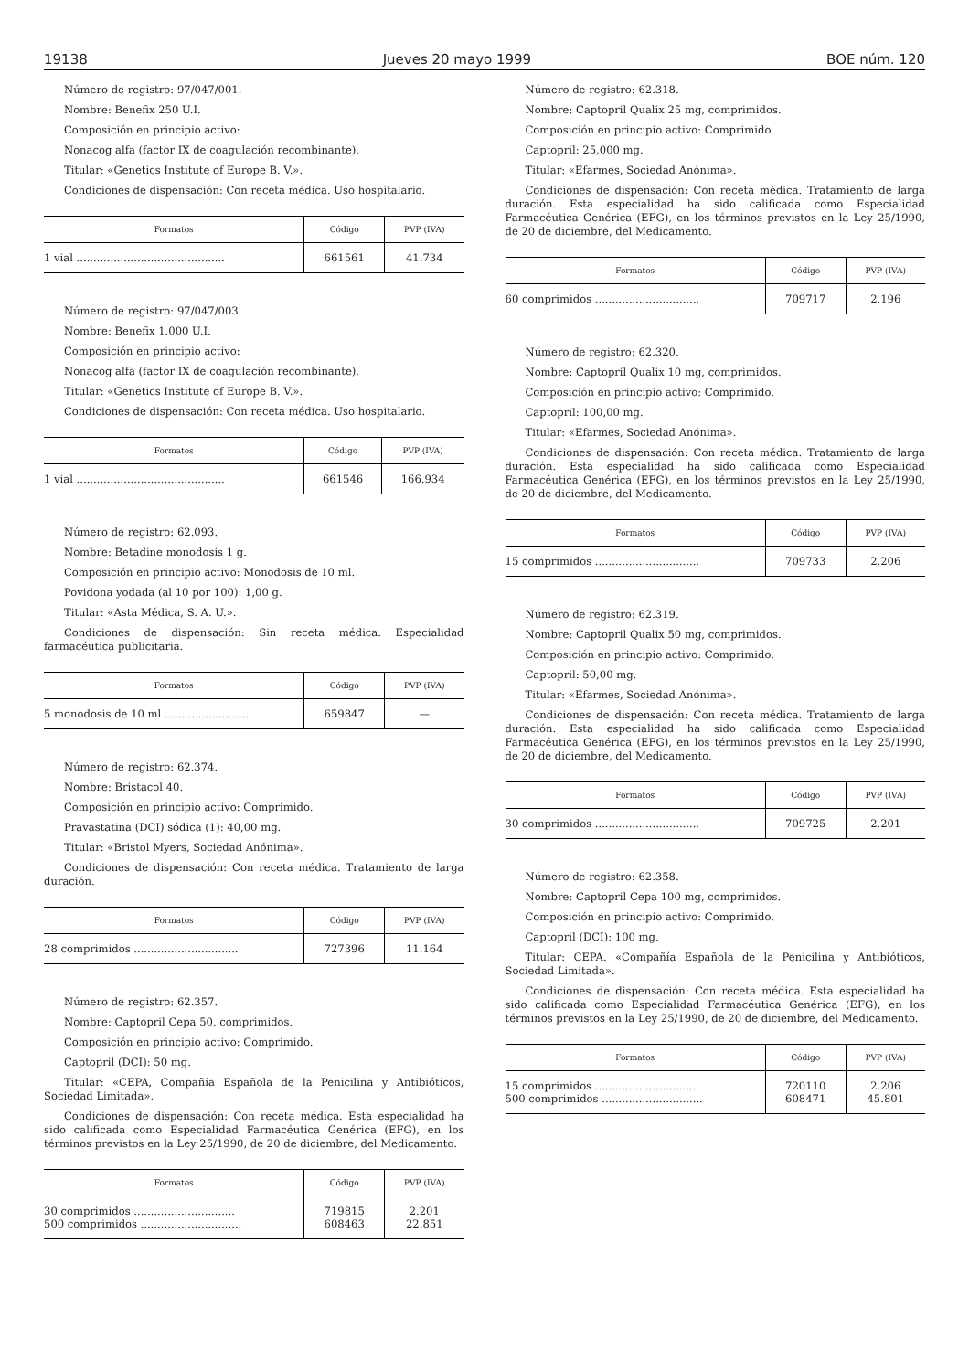19138 Jueves 20 mayo 1999 BOE núm. 120
Número de registro: 97/047/001.
Nombre: Benefix 250 U.I.
Composición en principio activo:
Nonacog alfa (factor IX de coagulación recombinante).
Titular: «Genetics Institute of Europe B. V.».
Condiciones de dispensación: Con receta médica. Uso hospitalario.
| Formatos | Código | PVP (IVA) |
| --- | --- | --- |
| 1 vial ............................................ | 661561 | 41.734 |
Número de registro: 97/047/003.
Nombre: Benefix 1.000 U.I.
Composición en principio activo:
Nonacog alfa (factor IX de coagulación recombinante).
Titular: «Genetics Institute of Europe B. V.».
Condiciones de dispensación: Con receta médica. Uso hospitalario.
| Formatos | Código | PVP (IVA) |
| --- | --- | --- |
| 1 vial ............................................ | 661546 | 166.934 |
Número de registro: 62.093.
Nombre: Betadine monodosis 1 g.
Composición en principio activo: Monodosis de 10 ml.
Povidona yodada (al 10 por 100): 1,00 g.
Titular: «Asta Médica, S. A. U.».
Condiciones de dispensación: Sin receta médica. Especialidad farmacéutica publicitaria.
| Formatos | Código | PVP (IVA) |
| --- | --- | --- |
| 5 monodosis de 10 ml ......................... | 659847 | — |
Número de registro: 62.374.
Nombre: Bristacol 40.
Composición en principio activo: Comprimido.
Pravastatina (DCI) sódica (1): 40,00 mg.
Titular: «Bristol Myers, Sociedad Anónima».
Condiciones de dispensación: Con receta médica. Tratamiento de larga duración.
| Formatos | Código | PVP (IVA) |
| --- | --- | --- |
| 28 comprimidos ............................... | 727396 | 11.164 |
Número de registro: 62.357.
Nombre: Captopril Cepa 50, comprimidos.
Composición en principio activo: Comprimido.
Captopril (DCI): 50 mg.
Titular: «CEPA, Compañía Española de la Penicilina y Antibióticos, Sociedad Limitada».
Condiciones de dispensación: Con receta médica. Esta especialidad ha sido calificada como Especialidad Farmacéutica Genérica (EFG), en los términos previstos en la Ley 25/1990, de 20 de diciembre, del Medicamento.
| Formatos | Código | PVP (IVA) |
| --- | --- | --- |
| 30 comprimidos .............................. 500 comprimidos .............................. | 719815 608463 | 2.201 22.851 |
Número de registro: 62.318.
Nombre: Captopril Qualix 25 mg, comprimidos.
Composición en principio activo: Comprimido.
Captopril: 25,000 mg.
Titular: «Efarmes, Sociedad Anónima».
Condiciones de dispensación: Con receta médica. Tratamiento de larga duración. Esta especialidad ha sido calificada como Especialidad Farmacéutica Genérica (EFG), en los términos previstos en la Ley 25/1990, de 20 de diciembre, del Medicamento.
| Formatos | Código | PVP (IVA) |
| --- | --- | --- |
| 60 comprimidos ............................... | 709717 | 2.196 |
Número de registro: 62.320.
Nombre: Captopril Qualix 10 mg, comprimidos.
Composición en principio activo: Comprimido.
Captopril: 100,00 mg.
Titular: «Efarmes, Sociedad Anónima».
Condiciones de dispensación: Con receta médica. Tratamiento de larga duración. Esta especialidad ha sido calificada como Especialidad Farmacéutica Genérica (EFG), en los términos previstos en la Ley 25/1990, de 20 de diciembre, del Medicamento.
| Formatos | Código | PVP (IVA) |
| --- | --- | --- |
| 15 comprimidos ............................... | 709733 | 2.206 |
Número de registro: 62.319.
Nombre: Captopril Qualix 50 mg, comprimidos.
Composición en principio activo: Comprimido.
Captopril: 50,00 mg.
Titular: «Efarmes, Sociedad Anónima».
Condiciones de dispensación: Con receta médica. Tratamiento de larga duración. Esta especialidad ha sido calificada como Especialidad Farmacéutica Genérica (EFG), en los términos previstos en la Ley 25/1990, de 20 de diciembre, del Medicamento.
| Formatos | Código | PVP (IVA) |
| --- | --- | --- |
| 30 comprimidos ............................... | 709725 | 2.201 |
Número de registro: 62.358.
Nombre: Captopril Cepa 100 mg, comprimidos.
Composición en principio activo: Comprimido.
Captopril (DCI): 100 mg.
Titular: CEPA. «Compañía Española de la Penicilina y Antibióticos, Sociedad Limitada».
Condiciones de dispensación: Con receta médica. Esta especialidad ha sido calificada como Especialidad Farmacéutica Genérica (EFG), en los términos previstos en la Ley 25/1990, de 20 de diciembre, del Medicamento.
| Formatos | Código | PVP (IVA) |
| --- | --- | --- |
| 15 comprimidos .............................. 500 comprimidos .............................. | 720110 608471 | 2.206 45.801 |